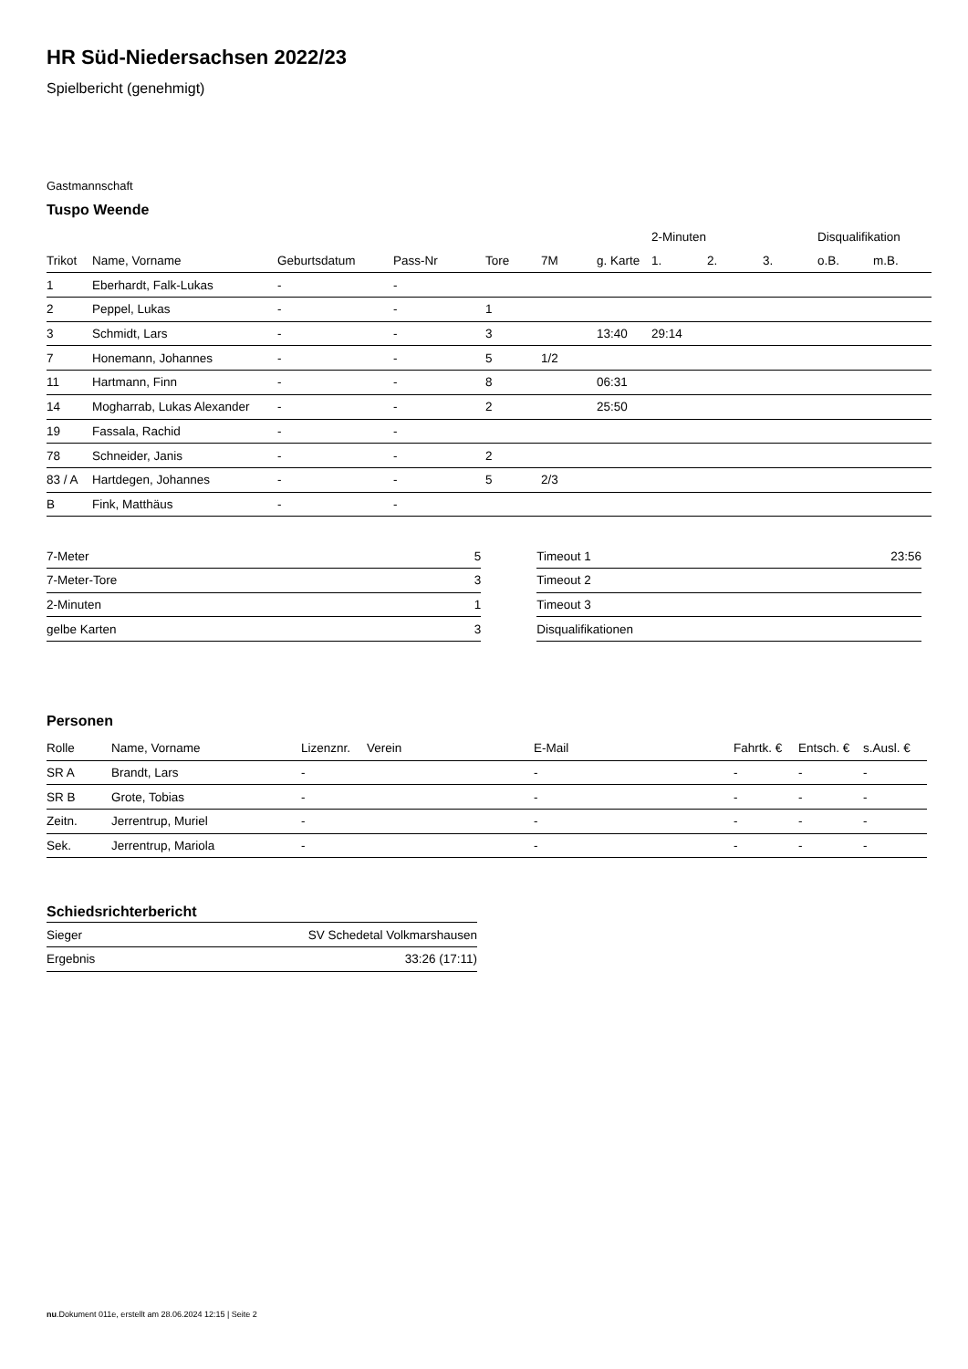HR Süd-Niedersachsen 2022/23
Spielbericht (genehmigt)
Gastmannschaft
Tuspo Weende
| | | | | | | | 2-Minuten | | | Disqualifikation | |
| --- | --- | --- | --- | --- | --- | --- | --- | --- | --- | --- | --- |
| Trikot | Name, Vorname | Geburtsdatum | Pass-Nr | Tore | 7M | g. Karte | 1. | 2. | 3. | o.B. | m.B. |
| 1 | Eberhardt, Falk-Lukas | - | - | | | | | | | | |
| 2 | Peppel, Lukas | - | - | 1 | | | | | | | |
| 3 | Schmidt, Lars | - | - | 3 | | 13:40 | 29:14 | | | | |
| 7 | Honemann, Johannes | - | - | 5 | 1/2 | | | | | | |
| 11 | Hartmann, Finn | - | - | 8 | | 06:31 | | | | | |
| 14 | Mogharrab, Lukas Alexander | - | - | 2 | | 25:50 | | | | | |
| 19 | Fassala, Rachid | - | - | | | | | | | | |
| 78 | Schneider, Janis | - | - | 2 | | | | | | | |
| 83 / A | Hartdegen, Johannes | - | - | 5 | 2/3 | | | | | | |
| B | Fink, Matthäus | - | - | | | | | | | | |
| 7-Meter | 5 |
| 7-Meter-Tore | 3 |
| 2-Minuten | 1 |
| gelbe Karten | 3 |
| Timeout 1 | 23:56 |
| Timeout 2 | |
| Timeout 3 | |
| Disqualifikationen | |
Personen
| Rolle | Name, Vorname | Lizenznr. | Verein | E-Mail | Fahrtk. € | Entsch. € | s.Ausl. € |
| --- | --- | --- | --- | --- | --- | --- | --- |
| SR A | Brandt, Lars | - | | - | - | - | - |
| SR B | Grote, Tobias | - | | - | - | - | - |
| Zeitn. | Jerrentrup, Muriel | - | | - | - | - | - |
| Sek. | Jerrentrup, Mariola | - | | - | - | - | - |
Schiedsrichterbericht
| Sieger | SV Schedetal Volkmarshausen |
| Ergebnis | 33:26 (17:11) |
nu.Dokument 011e, erstellt am 28.06.2024 12:15 | Seite 2